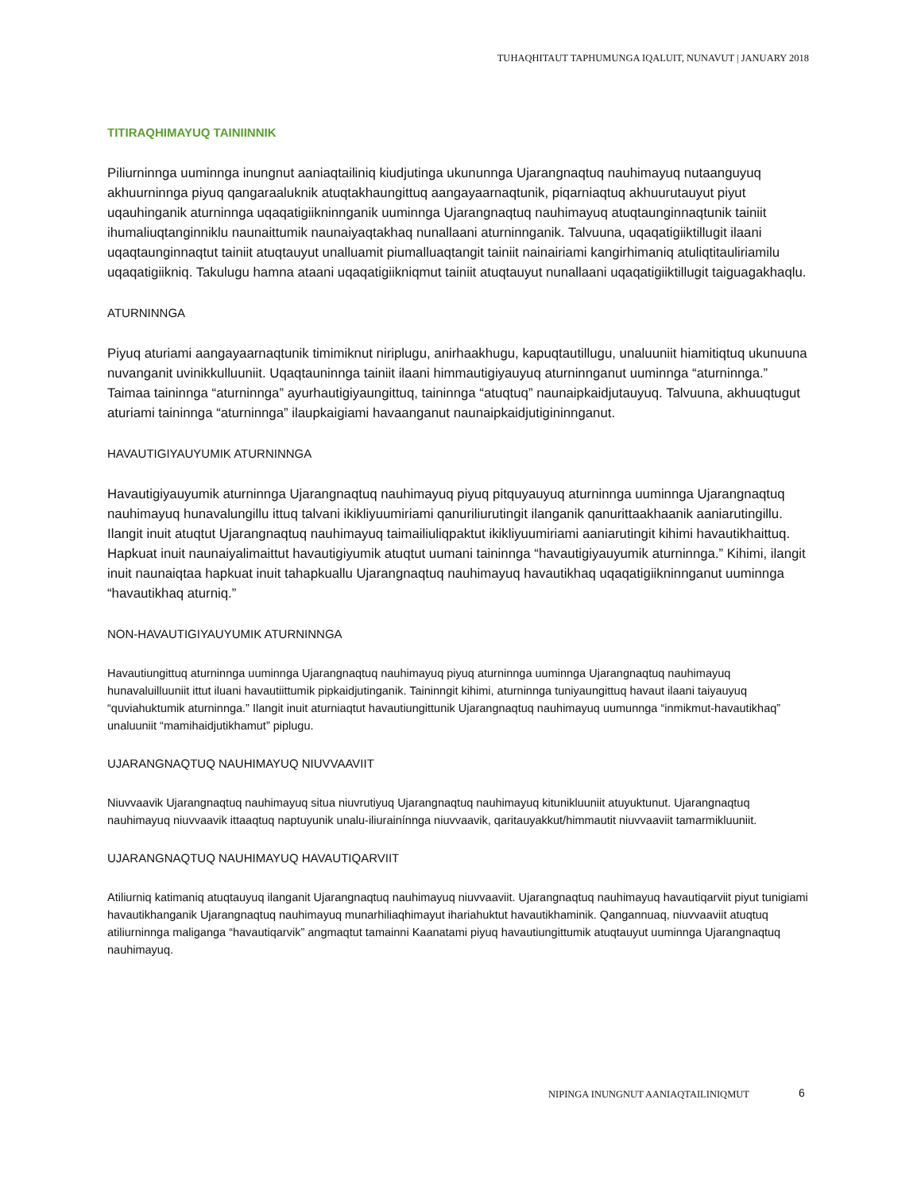TUHAQHITAUT TAPHUMUNGA IQALUIT, NUNAVUT | JANUARY 2018
TITIRAQHIMAYUQ TAINIINNIK
Piliurninnga uuminnga inungnut aaniaqtailiniq kiudjutinga ukununnga Ujarangnaqtuq nauhimayuq nutaanguyuq akhuurninnga piyuq qangaraaluknik atuqtakhaungittuq aangayaarnaqtunik, piqarniaqtuq akhuurutauyut piyut uqauhinganik aturninnga uqaqatigiikninnganik uuminnga Ujarangnaqtuq nauhimayuq atuqtaunginnaqtunik tainiit ihumaliuqtanginniklu naunaittumik naunaiyaqtakhaq nunallaani aturninnganik. Talvuuna, uqaqatigiiktillugit ilaani uqaqtaunginnaqtut tainiit atuqtauyut unalluamit piumalluaqtangit tainiit nainairiami kangirhimaniq atuliqtitauliriamilu uqaqatigiikniq. Takulugu hamna ataani uqaqatigiikniqmut tainiit atuqtauyut nunallaani uqaqatigiiktillugit taiguagakhaqlu.
ATURNINNGA
Piyuq aturiami aangayaarnaqtunik timimiknut niriplugu, anirhaakhugu, kapuqtautillugu, unaluuniit hiamitiqtuq ukunuuna nuvanganit uvinikkulluuniit. Uqaqtauninnga tainiit ilaani himmautigiyauyuq aturninnganut uuminnga “aturninnga.” Taimaa taininnga “aturninnga” ayurhautigiyaungittuq, taininnga “atuqtuq” naunaipkaidjutauyuq. Talvuuna, akhuuqtugut aturiami taininnga “aturninnga” ilaupkaigiami havaanganut naunaipkaidjutigininnganut.
HAVAUTIGIYAUYUMIK ATURNINNGA
Havautigiyauyumik aturninnga Ujarangnaqtuq nauhimayuq piyuq pitquyauyuq aturninnga uuminnga Ujarangnaqtuq nauhimayuq hunavalungillu ittuq talvani ikikliyuumiriami qanuriliurutingit ilanganik qanurittaakhaanik aaniarutingillu. Ilangit inuit atuqtut Ujarangnaqtuq nauhimayuq taimailiuliqpaktut ikikliyuumiriami aaniarutingit kihimi havautikhaittuq. Hapkuat inuit naunaiyalimaittut havautigiyumik atuqtut uumani taininnga “havautigiyauyumik aturninnga.” Kihimi, ilangit inuit naunaiqtaa hapkuat inuit tahapkuallu Ujarangnaqtuq nauhimayuq havautikhaq uqaqatigiikninnganut uuminnga “havautikhaq aturniq.”
NON-HAVAUTIGIYAUYUMIK ATURNINNGA
Havautiungittuq aturninnga uuminnga Ujarangnaqtuq nauhimayuq piyuq aturninnga uuminnga Ujarangnaqtuq nauhimayuq hunavaluilluuniit ittut iluani havautiittumik pipkaidjutinganik. Taininngit kihimi, aturninnga tuniyaungittuq havaut ilaani taiyauyuq “quviahuktumik aturninnga.” Ilangit inuit aturniaqtut havautiungittunik Ujarangnaqtuq nauhimayuq uumunnga “inmikmut-havautikhaq” unaluuniit “mamihaidjutikhamut” piplugu.
UJARANGNAQTUQ NAUHIMAYUQ NIUVVAAVIIT
Niuvvaavik Ujarangnaqtuq nauhimayuq situa niuvrutiyuq Ujarangnaqtuq nauhimayuq kitunikluuniit atuyuktunut. Ujarangnaqtuq nauhimayuq niuvvaavik ittaaqtuq naptuyunik unalu-iliurainínnga niuvvaavik, qaritauyakkut/himmautit niuvvaaviit tamarmikluuniit.
UJARANGNAQTUQ NAUHIMAYUQ HAVAUTIQARVIIT
Atiliurniq katimaniq atuqtauyuq ilanganit Ujarangnaqtuq nauhimayuq niuvvaaviit. Ujarangnaqtuq nauhimayuq havautiqarviit piyut tunigiami havautikhanganik Ujarangnaqtuq nauhimayuq munarhiliaqhimayut ihariahuktut havautikhaminik. Qangannuaq, niuvvaaviit atuqtuq atiliurninnga maliganga “havautiqarvik” angmaqtut tamainni Kaanatami piyuq havautiungittumik atuqtauyut uuminnga Ujarangnaqtuq nauhimayuq.
NIPINGA INUNGNUT AANIAQTAILINIQMUT
6